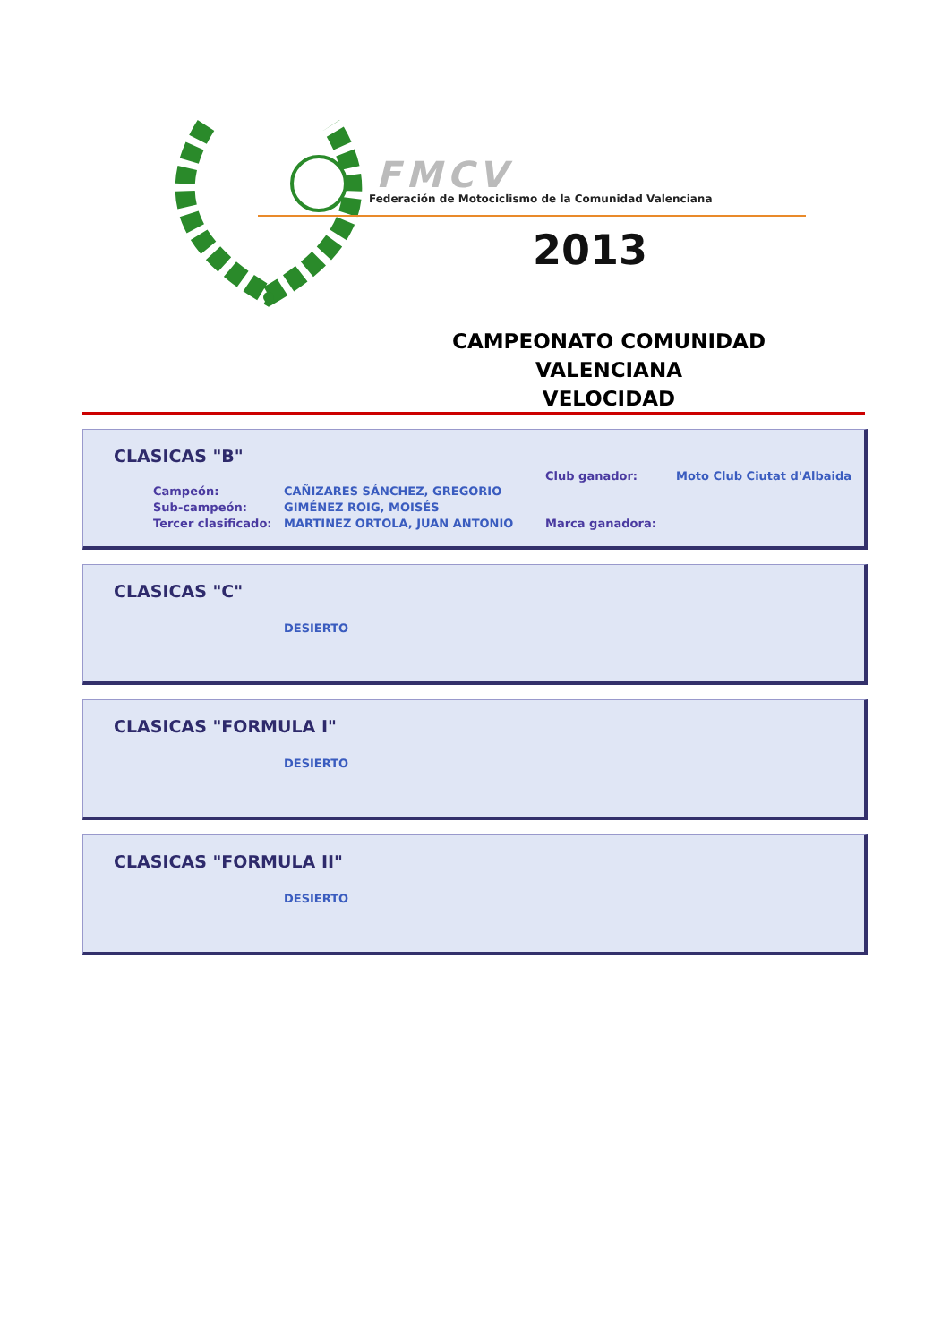FMCV
Federación de Motociclismo de la Comunidad Valenciana
2013
CAMPEONATO COMUNIDAD VALENCIANA
VELOCIDAD
CLASICAS "B"
Campeón:
Sub-campeón:
Tercer clasificado:
CAÑIZARES SÁNCHEZ, GREGORIO
GIMÉNEZ ROIG, MOISÉS
MARTINEZ ORTOLA, JUAN ANTONIO
Club ganador: Moto Club Ciutat d'Albaida
Marca ganadora:
CLASICAS "C"
DESIERTO
CLASICAS "FORMULA I"
DESIERTO
CLASICAS "FORMULA II"
DESIERTO